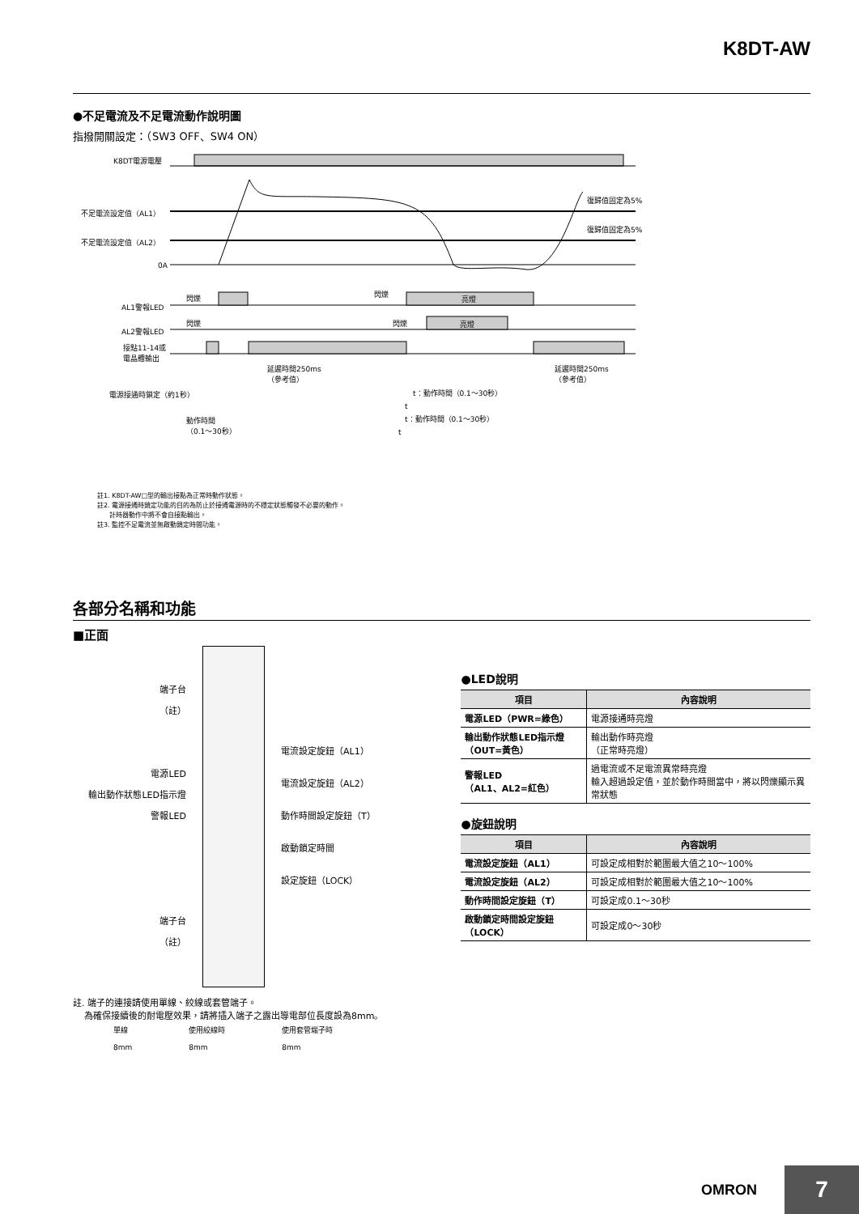K8DT-AW
●不足電流及不足電流動作說明圖
指撥開關設定：（SW3 OFF、SW4 ON）
K8DT電源電壓
不足電流設定值（AL1）
不足電流設定值（AL2）
0A
復歸值固定為5%
復歸值固定為5%
閃爍 閃爍
亮燈
AL1警報LED
閃爍 閃爍 亮燈
AL2警報LED
接點11-14或
電晶體輸出
延遲時間250ms
（參考值）
延遲時間250ms
（參考值）
電源接通時鎖定（約1秒） t：動作時間（0.1～30秒）
t
t：動作時間（0.1～30秒）
動作時間
（0.1～30秒）
t
註1. K8DT-AW□型的輸出接點為正常時動作狀態。
註2. 電源接通時鎖定功能的目的為防止於接通電源時的不穩定狀態觸發不必要的動作。
計時器動作中將不會自接點輸出。
註3. 監控不足電流並無啟動鎖定時間功能。
各部分名稱和功能
■正面
端子台
（註）
電源LED
輸出動作狀態LED指示燈
警報LED
端子台
（註）
電流設定旋鈕（AL1）
電流設定旋鈕（AL2）
動作時間設定旋鈕（T）
啟動鎖定時間
設定旋鈕（LOCK）
註. 端子的連接請使用單線、絞線或套管端子。
為確保接續後的耐電壓效果，請將插入端子之露出導電部位長度設為8mm。
單線
8mm 使用絞線時
8mm 使用套管端子時
8mm
●LED說明
| 項目 | 內容說明 |
| --- | --- |
| 電源LED（PWR=綠色） | 電源接通時亮燈 |
| 輸出動作狀態LED指示燈（OUT=黃色） | 輸出動作時亮燈 （正常時亮燈） |
| 警報LED （AL1、AL2=紅色） | 過電流或不足電流異常時亮燈 輸入超過設定值，並於動作時間當中，將以閃爍顯示異常狀態 |
●旋鈕說明
| 項目 | 內容說明 |
| --- | --- |
| 電流設定旋鈕（AL1） | 可設定成相對於範圍最大值之10～100% |
| 電流設定旋鈕（AL2） | 可設定成相對於範圍最大值之10～100% |
| 動作時間設定旋鈕（T） | 可設定成0.1～30秒 |
| 啟動鎖定時間設定旋鈕（LOCK） | 可設定成0～30秒 |
OMRON
7